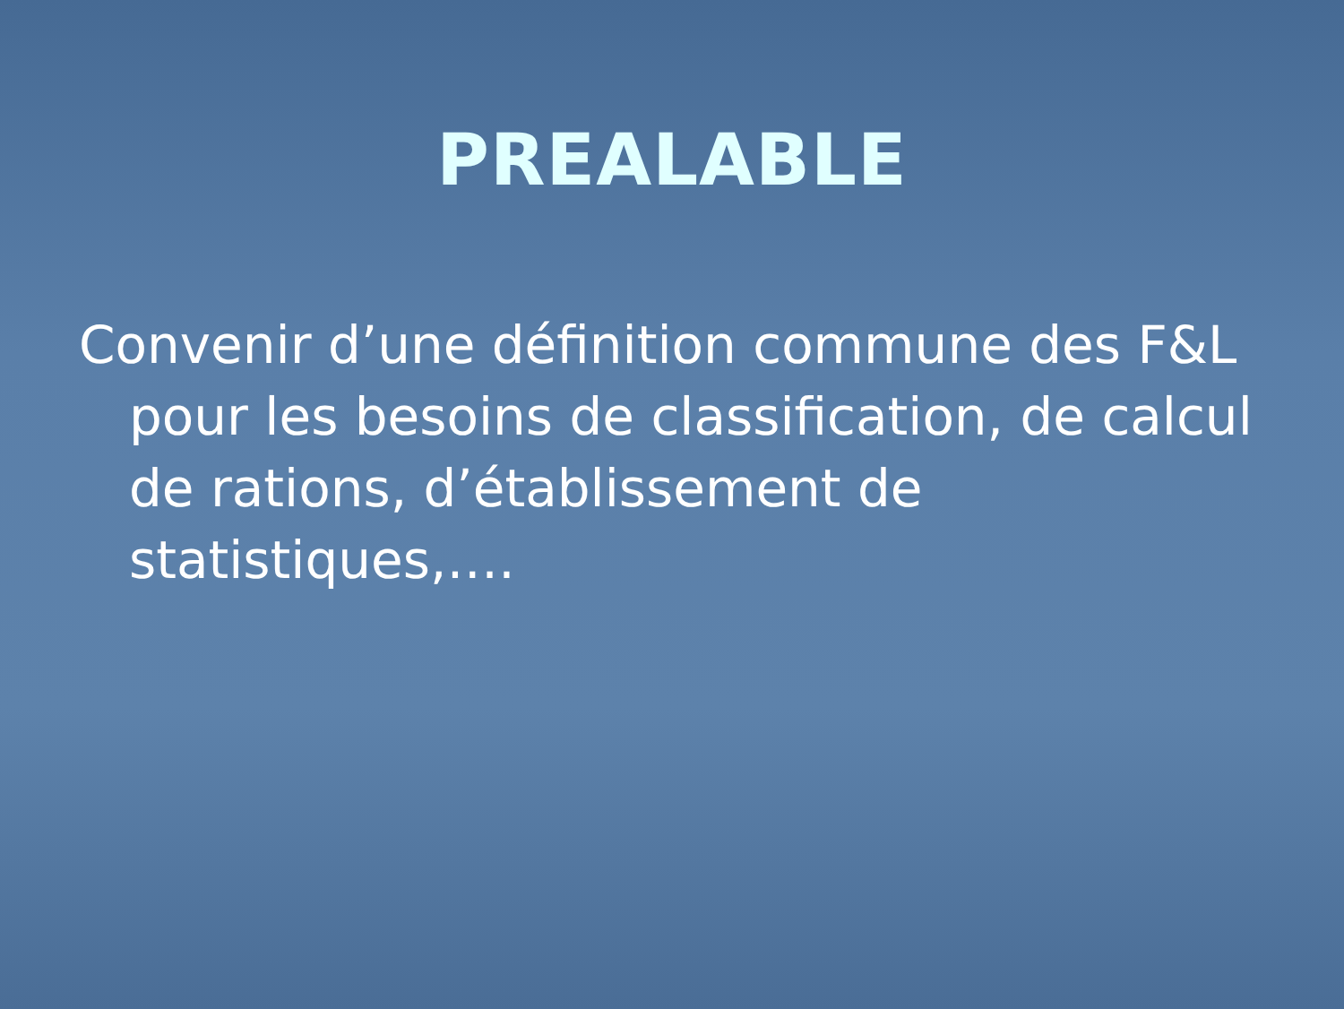PREALABLE
Convenir d’une définition commune des F&L pour les besoins de classification, de calcul de rations, d’établissement de statistiques,….